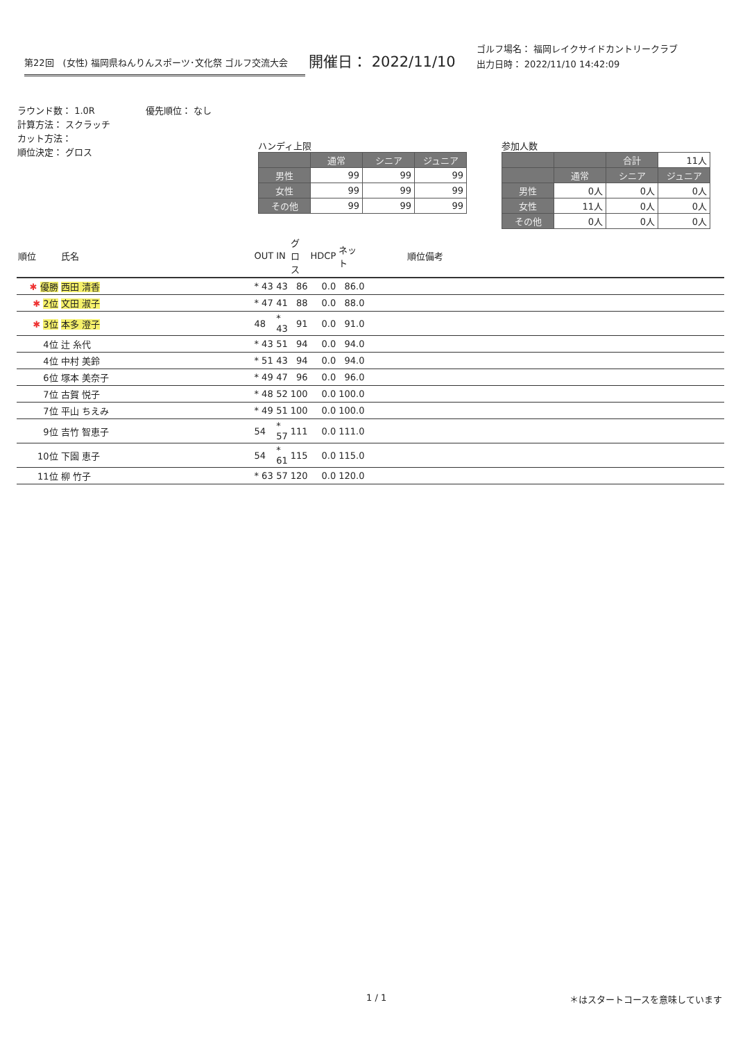第22回　(女性) 福岡県ねんりんスポーツ･文化祭 ゴルフ交流大会
開催日： 2022/11/10
ゴルフ場名： 福岡レイクサイドカントリークラブ
出力日時： 2022/11/10 14:42:09
ラウンド数： 1.0R
計算方法： スクラッチ
カット方法：
順位決定： グロス
優先順位： なし
ハンディ上限
| | 通常 | シニア | ジュニア |
| --- | --- | --- | --- |
| 男性 | 99 | 99 | 99 |
| 女性 | 99 | 99 | 99 |
| その他 | 99 | 99 | 99 |
参加人数
| | | 合計 | 11人 |
| | 通常 | シニア | ジュニア |
| 男性 | 0人 | 0人 | 0人 |
| 女性 | 11人 | 0人 | 0人 |
| その他 | 0人 | 0人 | 0人 |
| 順位 | 氏名 | OUT | IN | グロス | HDCP | ネット | 順位備考 |
| --- | --- | --- | --- | --- | --- | --- | --- |
| ✱ 優勝 | 西田 清香 | * 43 | 43 | 86 | 0.0 | 86.0 | |
| ✱ 2位 | 文田 淑子 | * 47 | 41 | 88 | 0.0 | 88.0 | |
| ✱ 3位 | 本多 澄子 | 48 | * 43 | 91 | 0.0 | 91.0 | |
| 4位 | 辻 糸代 | * 43 | 51 | 94 | 0.0 | 94.0 | |
| 4位 | 中村 美鈴 | * 51 | 43 | 94 | 0.0 | 94.0 | |
| 6位 | 塚本 美奈子 | * 49 | 47 | 96 | 0.0 | 96.0 | |
| 7位 | 古賀 悦子 | * 48 | 52 | 100 | 0.0 | 100.0 | |
| 7位 | 平山 ちえみ | * 49 | 51 | 100 | 0.0 | 100.0 | |
| 9位 | 吉竹 智恵子 | 54 | * 57 | 111 | 0.0 | 111.0 | |
| 10位 | 下園 恵子 | 54 | * 61 | 115 | 0.0 | 115.0 | |
| 11位 | 柳 竹子 | * 63 | 57 | 120 | 0.0 | 120.0 | |
1 / 1 ＊はスタートコースを意味しています